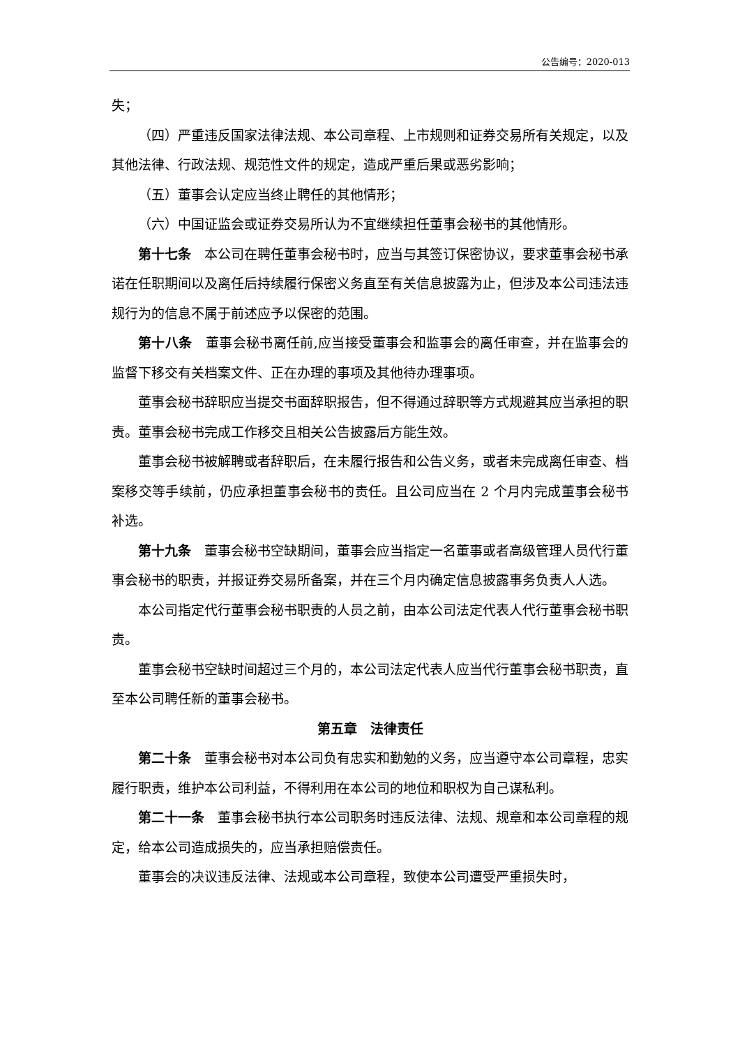公告编号：2020-013
失；
（四）严重违反国家法律法规、本公司章程、上市规则和证券交易所有关规定，以及其他法律、行政法规、规范性文件的规定，造成严重后果或恶劣影响；
（五）董事会认定应当终止聘任的其他情形；
（六）中国证监会或证券交易所认为不宜继续担任董事会秘书的其他情形。
第十七条　本公司在聘任董事会秘书时，应当与其签订保密协议，要求董事会秘书承诺在任职期间以及离任后持续履行保密义务直至有关信息披露为止，但涉及本公司违法违规行为的信息不属于前述应予以保密的范围。
第十八条　董事会秘书离任前,应当接受董事会和监事会的离任审查，并在监事会的监督下移交有关档案文件、正在办理的事项及其他待办理事项。
董事会秘书辞职应当提交书面辞职报告，但不得通过辞职等方式规避其应当承担的职责。董事会秘书完成工作移交且相关公告披露后方能生效。
董事会秘书被解聘或者辞职后，在未履行报告和公告义务，或者未完成离任审查、档案移交等手续前，仍应承担董事会秘书的责任。且公司应当在 2 个月内完成董事会秘书补选。
第十九条　董事会秘书空缺期间，董事会应当指定一名董事或者高级管理人员代行董事会秘书的职责，并报证券交易所备案，并在三个月内确定信息披露事务负责人人选。
本公司指定代行董事会秘书职责的人员之前，由本公司法定代表人代行董事会秘书职责。
董事会秘书空缺时间超过三个月的，本公司法定代表人应当代行董事会秘书职责，直至本公司聘任新的董事会秘书。
第五章　法律责任
第二十条　董事会秘书对本公司负有忠实和勤勉的义务，应当遵守本公司章程，忠实履行职责，维护本公司利益，不得利用在本公司的地位和职权为自己谋私利。
第二十一条　董事会秘书执行本公司职务时违反法律、法规、规章和本公司章程的规定，给本公司造成损失的，应当承担赔偿责任。
董事会的决议违反法律、法规或本公司章程，致使本公司遭受严重损失时，